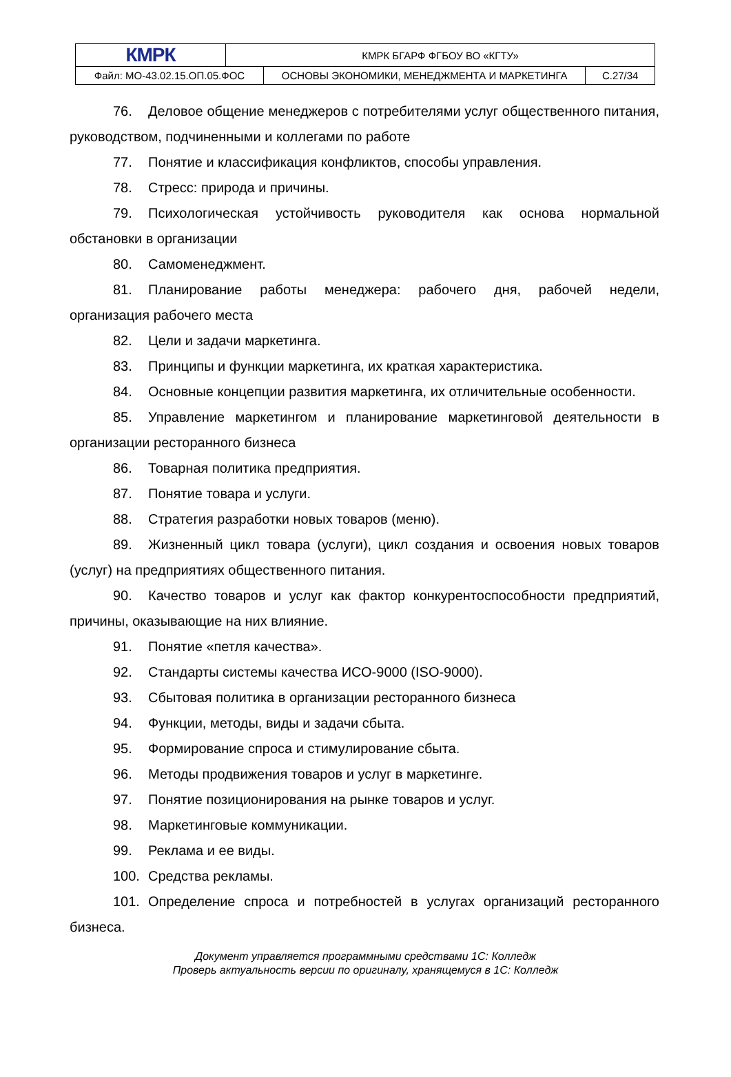| КМРК | КМРК БГАРФ ФГБОУ ВО «КГТУ» | |
| / Файл: МО-43.02.15.ОП.05.ФОС / ОСНОВЫ ЭКОНОМИКИ, МЕНЕДЖМЕНТА И МАРКЕТИНГА / | | С.27/34 |
76. Деловое общение менеджеров с потребителями услуг общественного питания, руководством, подчиненными и коллегами по работе
77. Понятие и классификация конфликтов, способы управления.
78. Стресс: природа и причины.
79. Психологическая устойчивость руководителя как основа нормальной обстановки в организации
80. Самоменеджмент.
81. Планирование работы менеджера: рабочего дня, рабочей недели, организация рабочего места
82. Цели и задачи маркетинга.
83. Принципы и функции маркетинга, их краткая характеристика.
84. Основные концепции развития маркетинга, их отличительные особенности.
85. Управление маркетингом и планирование маркетинговой деятельности в организации ресторанного бизнеса
86. Товарная политика предприятия.
87. Понятие товара и услуги.
88. Стратегия разработки новых товаров (меню).
89. Жизненный цикл товара (услуги), цикл создания и освоения новых товаров (услуг) на предприятиях общественного питания.
90. Качество товаров и услуг как фактор конкурентоспособности предприятий, причины, оказывающие на них влияние.
91. Понятие «петля качества».
92. Стандарты системы качества ИСО-9000 (ISO-9000).
93. Сбытовая политика в организации ресторанного бизнеса
94. Функции, методы, виды и задачи сбыта.
95. Формирование спроса и стимулирование сбыта.
96. Методы продвижения товаров и услуг в маркетинге.
97. Понятие позиционирования на рынке товаров и услуг.
98. Маркетинговые коммуникации.
99. Реклама и ее виды.
100. Средства рекламы.
101. Определение спроса и потребностей в услугах организаций ресторанного бизнеса.
Документ управляется программными средствами 1С: Колледж
Проверь актуальность версии по оригиналу, хранящемуся в 1С: Колледж